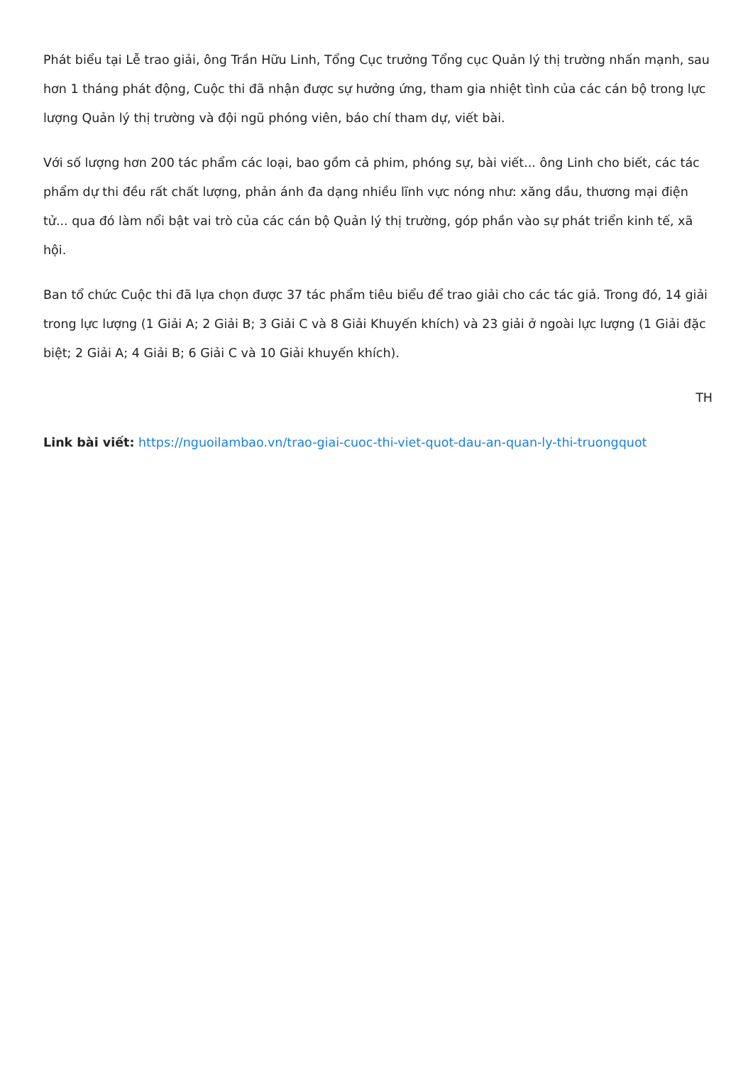Phát biểu tại Lễ trao giải, ông Trần Hữu Linh, Tổng Cục trưởng Tổng cục Quản lý thị trường nhấn mạnh, sau hơn 1 tháng phát động, Cuộc thi đã nhận được sự hưởng ứng, tham gia nhiệt tình của các cán bộ trong lực lượng Quản lý thị trường và đội ngũ phóng viên, báo chí tham dự, viết bài.
Với số lượng hơn 200 tác phẩm các loại, bao gồm cả phim, phóng sự, bài viết... ông Linh cho biết, các tác phẩm dự thi đều rất chất lượng, phản ánh đa dạng nhiều lĩnh vực nóng như: xăng dầu, thương mại điện tử... qua đó làm nổi bật vai trò của các cán bộ Quản lý thị trường, góp phần vào sự phát triển kinh tế, xã hội.
Ban tổ chức Cuộc thi đã lựa chọn được 37 tác phẩm tiêu biểu để trao giải cho các tác giả. Trong đó, 14 giải trong lực lượng (1 Giải A; 2 Giải B; 3 Giải C và 8 Giải Khuyến khích) và 23 giải ở ngoài lực lượng (1 Giải đặc biệt; 2 Giải A; 4 Giải B; 6 Giải C và 10 Giải khuyến khích).
TH
Link bài viết: https://nguoilambao.vn/trao-giai-cuoc-thi-viet-quot-dau-an-quan-ly-thi-truongquot